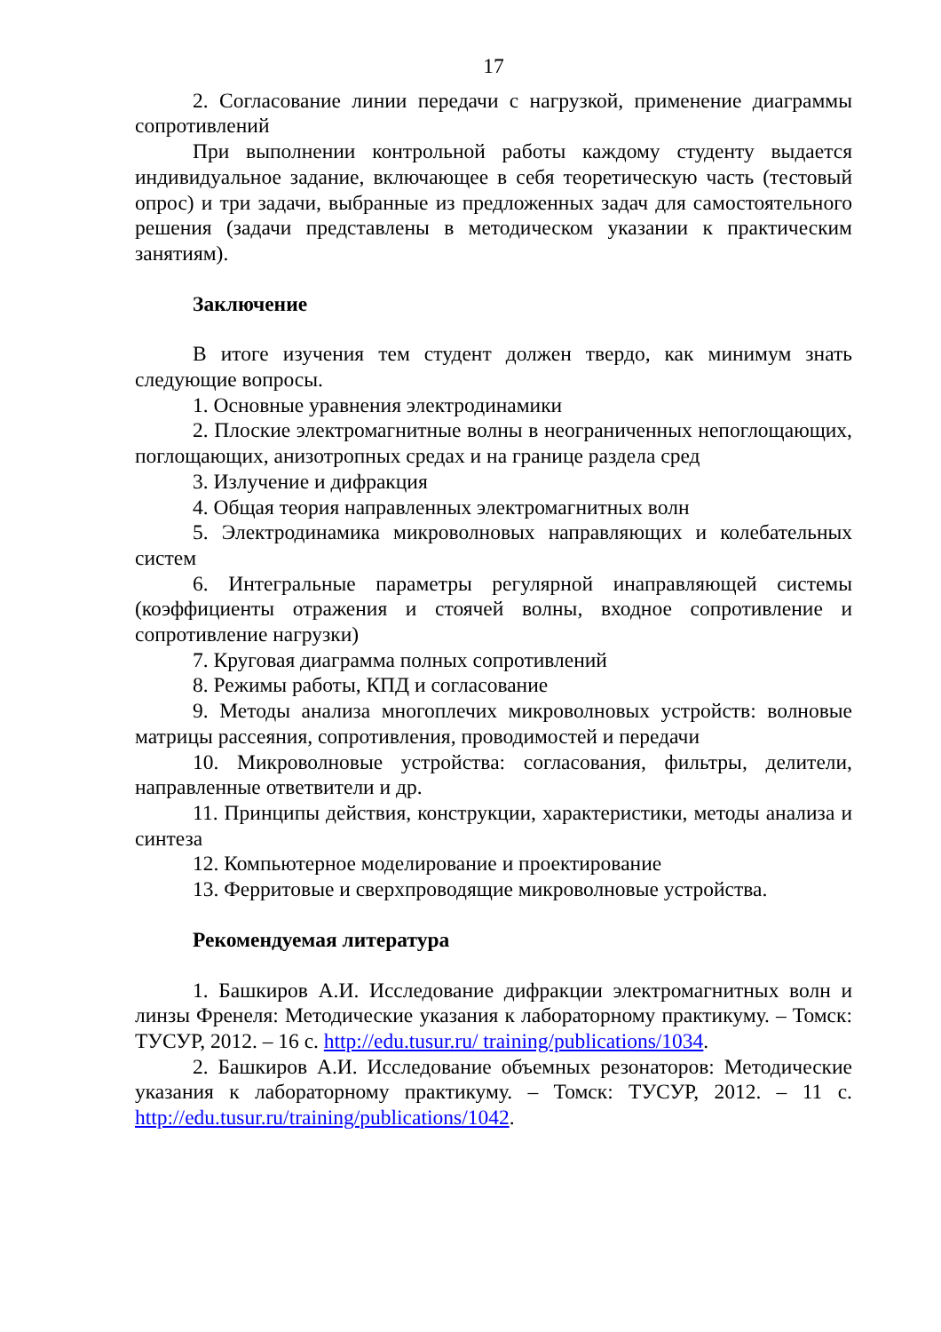17
2. Согласование линии передачи с нагрузкой, применение диаграммы сопротивлений
При выполнении контрольной работы каждому студенту выдается индивидуальное задание, включающее в себя теоретическую часть (тестовый опрос) и три задачи, выбранные из предложенных задач для самостоятельного решения (задачи представлены в методическом указании к практическим занятиям).
Заключение
В итоге изучения тем студент должен твердо, как минимум знать следующие вопросы.
1. Основные уравнения электродинамики
2. Плоские электромагнитные волны в неограниченных непоглощающих, поглощающих, анизотропных средах и на границе раздела сред
3. Излучение и дифракция
4. Общая теория направленных электромагнитных волн
5. Электродинамика микроволновых направляющих и колебательных систем
6. Интегральные параметры регулярной инаправляющей системы (коэффициенты отражения и стоячей волны, входное сопротивление и сопротивление нагрузки)
7. Круговая диаграмма полных сопротивлений
8. Режимы работы, КПД и согласование
9. Методы анализа многоплечих микроволновых устройств: волновые матрицы рассеяния, сопротивления, проводимостей и передачи
10. Микроволновые устройства: согласования, фильтры, делители, направленные ответвители и др.
11. Принципы действия, конструкции, характеристики, методы анализа и синтеза
12. Компьютерное моделирование и проектирование
13. Ферритовые и сверхпроводящие микроволновые устройства.
Рекомендуемая литература
1. Башкиров А.И. Исследование дифракции электромагнитных волн и линзы Френеля: Методические указания к лабораторному практикуму. – Томск: ТУСУР, 2012. – 16 с. http://edu.tusur.ru/ training/publications/1034.
2. Башкиров А.И. Исследование объемных резонаторов: Методические указания к лабораторному практикуму. – Томск: ТУСУР, 2012. – 11 с. http://edu.tusur.ru/training/publications/1042.